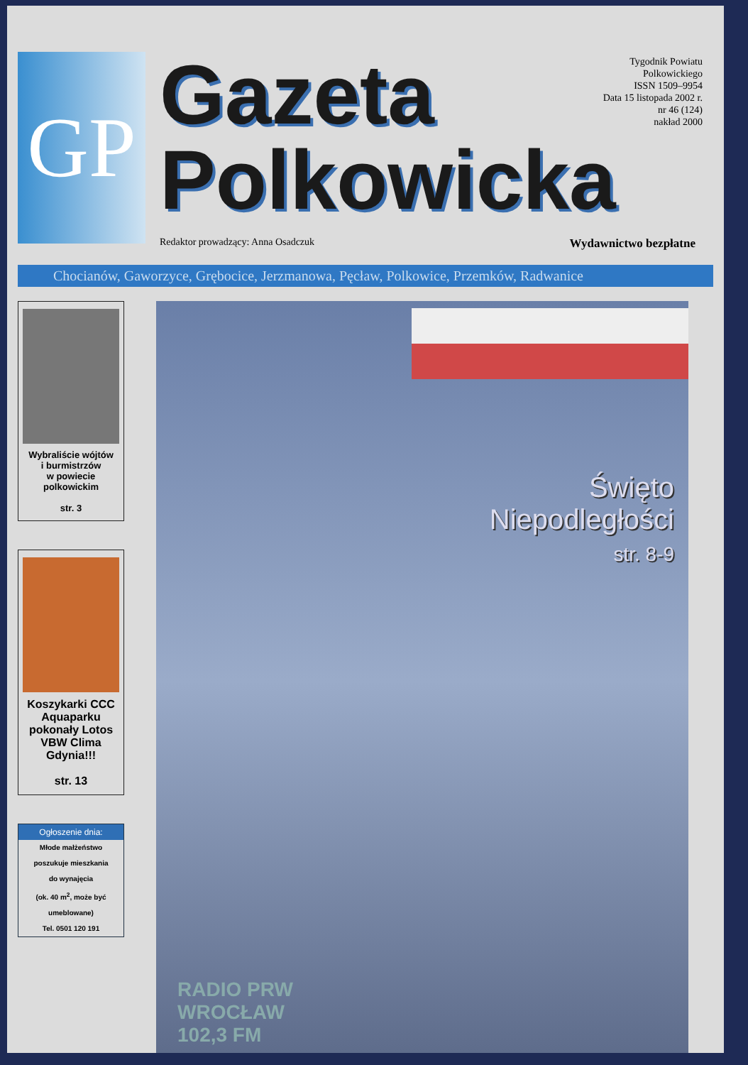GP
Gazeta
Polkowicka
Tygodnik Powiatu
Polkowickiego
ISSN 1509–9954
Data 15 listopada 2002 r.
nr 46 (124)
nakład 2000
Redaktor prowadzący: Anna Osadczuk Wydawnictwo bezpłatne
Chocianów, Gaworzyce, Grębocice, Jerzmanowa, Pęcław, Polkowice, Przemków, Radwanice
Wybraliście wójtów
i burmistrzów
w powiecie
polkowickim
str. 3
Koszykarki CCC Aquaparku pokonały Lotos VBW Clima Gdynia!!!
str. 13
Ogłoszenie dnia:
Młode małżeństwo
poszukuje mieszkania
do wynajęcia
(ok. 40 m<sup>2</sup>, może być
umeblowane)
Tel. 0501 120 191
Święto
Niepodległości
str. 8-9
RADIO PRW
WROCŁAW
102,3 FM